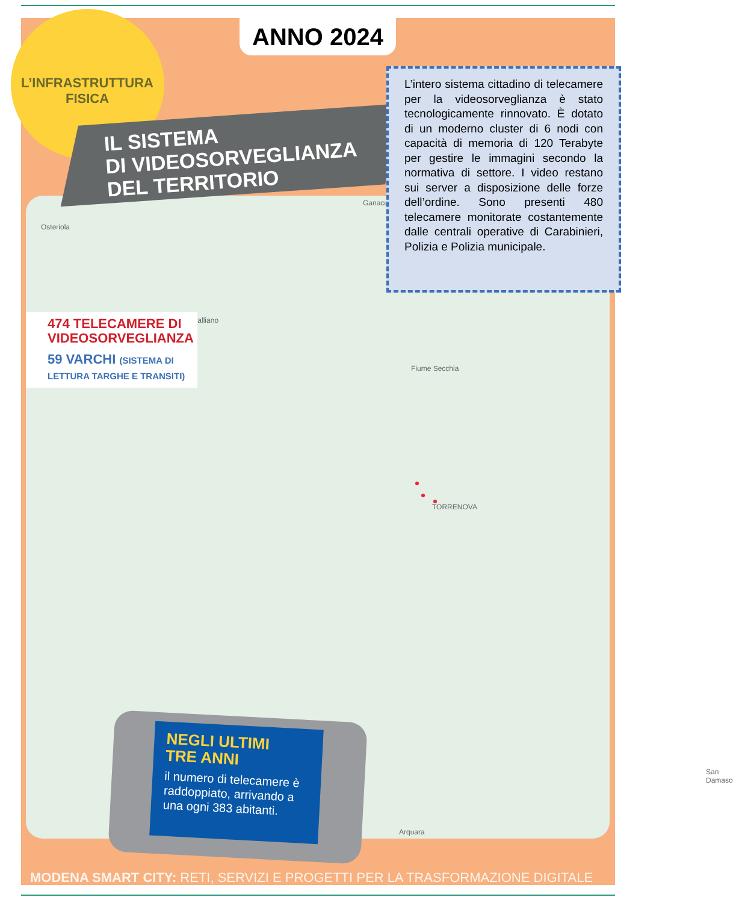Ganaceto
Osteriola
Campogalliano
Fiume Secchia
TORRENOVA
San Damaso
Arquara
ANNO 2024
L’INFRASTRUTTURA
FISICA
IL SISTEMA
DI VIDEOSORVEGLIANZA
DEL TERRITORIO
L’intero sistema cittadino di telecamere per la videosorveglianza è stato tecnologicamente rinnovato. È dotato di un moderno cluster di 6 nodi con capacità di memoria di 120 Terabyte per gestire le immagini secondo la normativa di settore. I video restano sui server a disposizione delle forze dell’ordine. Sono presenti 480 telecamere monitorate costantemente dalle centrali operative di Carabinieri, Polizia e Polizia municipale.
474 TELECAMERE DI VIDEOSORVEGLIANZA
59 VARCHI (SISTEMA DI LETTURA TARGHE E TRANSITI)
NEGLI ULTIMI
TRE ANNI
il numero di telecamere è raddoppiato, arrivando a una ogni 383 abitanti.
MODENA SMART CITY: RETI, SERVIZI E PROGETTI PER LA TRASFORMAZIONE DIGITALE